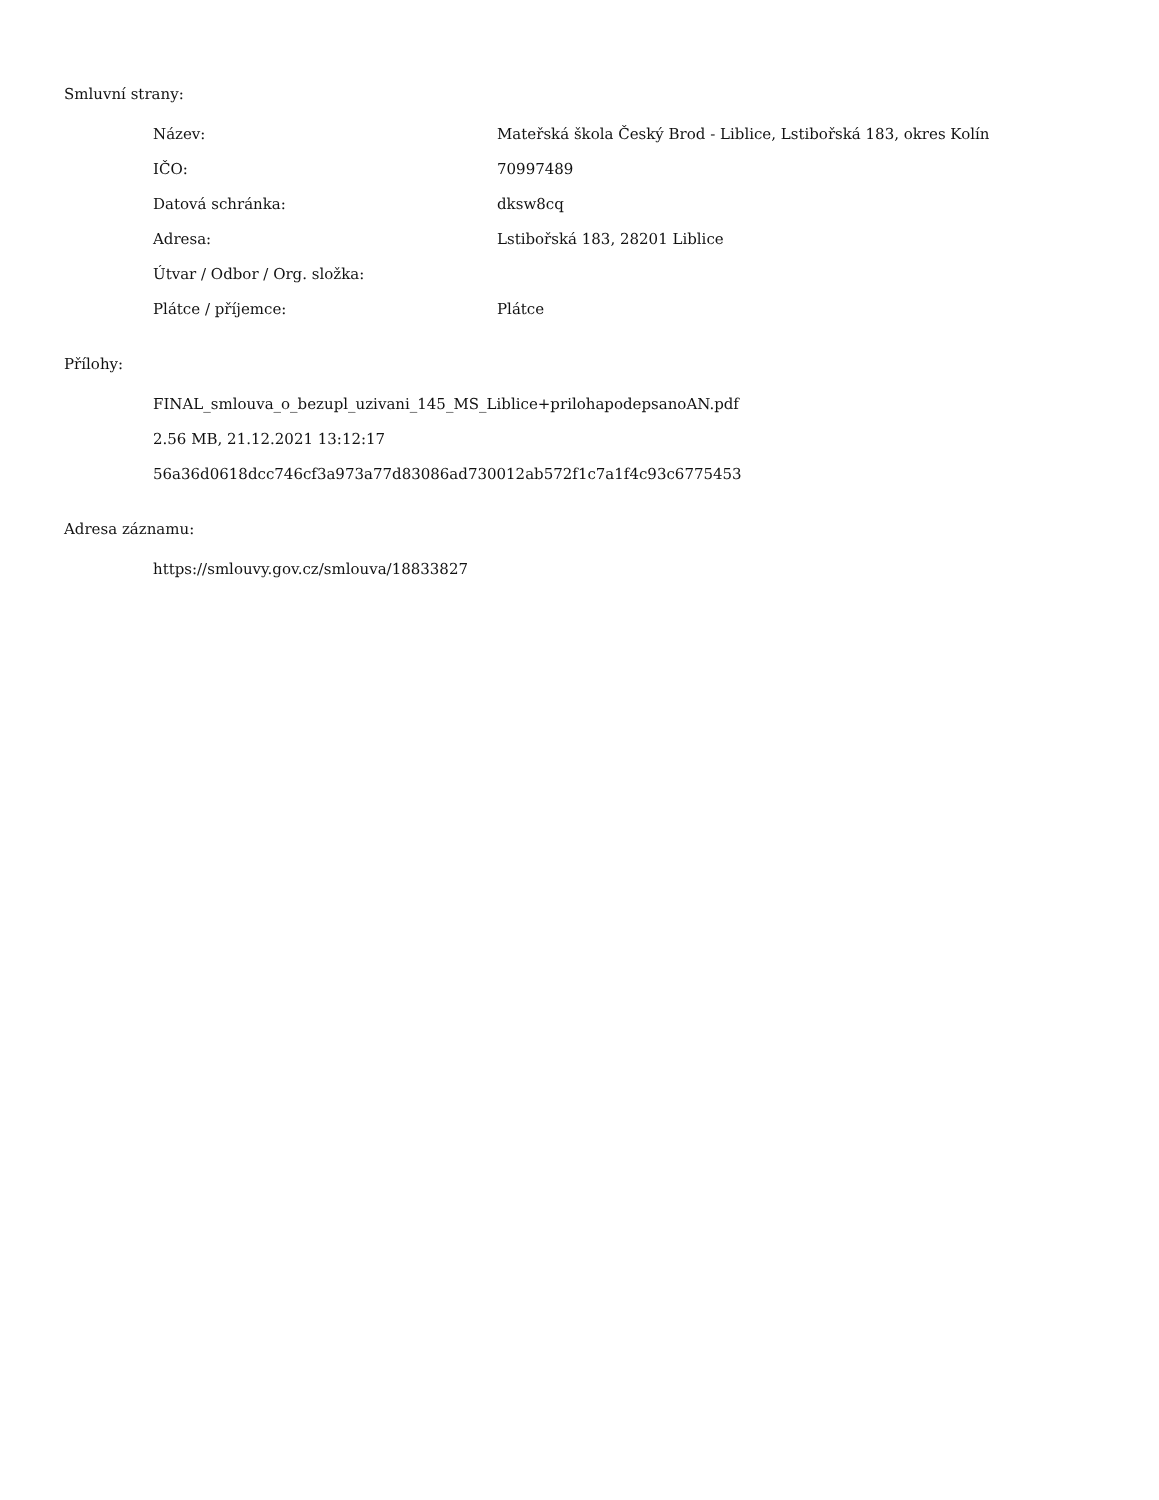Smluvní strany:
| Název: | Mateřská škola Český Brod - Liblice, Lstibořská 183, okres Kolín |
| IČO: | 70997489 |
| Datová schránka: | dksw8cq |
| Adresa: | Lstibořská 183, 28201 Liblice |
| Útvar / Odbor / Org. složka: | |
| Plátce / příjemce: | Plátce |
Přílohy:
FINAL_smlouva_o_bezupl_uzivani_145_MS_Liblice+prilohapodepsanoAN.pdf
2.56 MB, 21.12.2021 13:12:17
56a36d0618dcc746cf3a973a77d83086ad730012ab572f1c7a1f4c93c6775453
Adresa záznamu:
https://smlouvy.gov.cz/smlouva/18833827